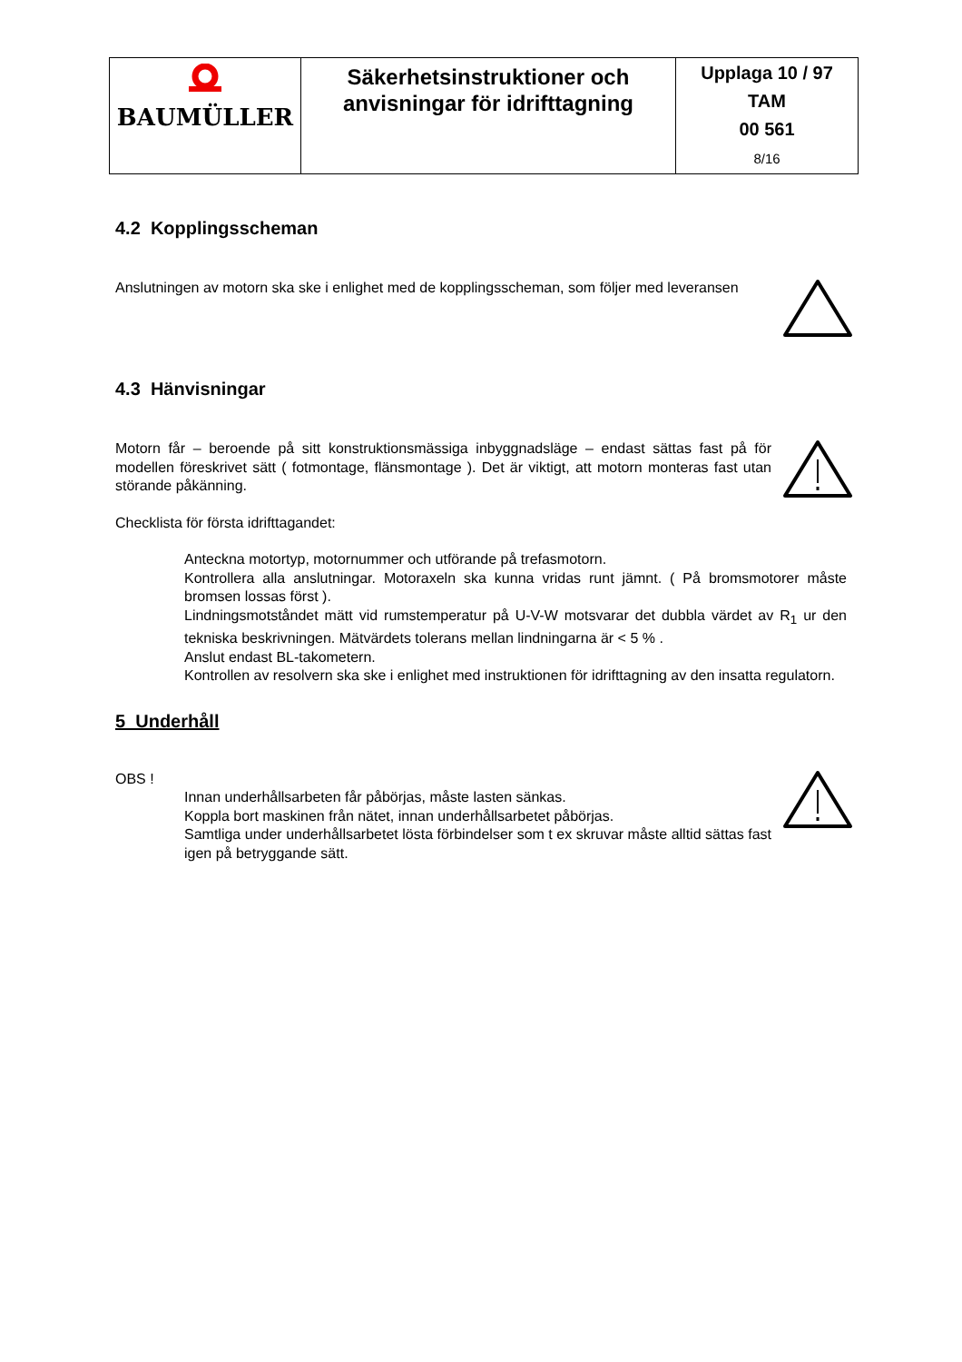| BAUMÜLLER | Säkerhetsinstruktioner och anvisningar för idrifttagning | Upplaga 10 / 97 TAM 00 561 8/16 |
4.2 Kopplingsscheman
Anslutningen av motorn ska ske i enlighet med de kopplingsscheman, som följer med leveransen
4.3 Hänvisningar
Motorn får – beroende på sitt konstruktionsmässiga inbyggnadsläge – endast sättas fast på för modellen föreskrivet sätt ( fotmontage, flänsmontage ). Det är viktigt, att motorn monteras fast utan störande påkänning.
Checklista för första idrifttagandet:
Anteckna motortyp, motornummer och utförande på trefasmotorn.
Kontrollera alla anslutningar. Motoraxeln ska kunna vridas runt jämnt. ( På bromsmotorer måste bromsen lossas först ).
Lindningsmotståndet mätt vid rumstemperatur på U-V-W motsvarar det dubbla värdet av R<sub>1</sub> ur den tekniska beskrivningen. Mätvärdets tolerans mellan lindningarna är < 5 % .
Anslut endast BL-takometern.
Kontrollen av resolvern ska ske i enlighet med instruktionen för idrifttagning av den insatta regulatorn.
5 Underhåll
OBS !
Innan underhållsarbeten får påbörjas, måste lasten sänkas.
Koppla bort maskinen från nätet, innan underhållsarbetet påbörjas.
Samtliga under underhållsarbetet lösta förbindelser som t ex skruvar måste alltid sättas fast igen på betryggande sätt.